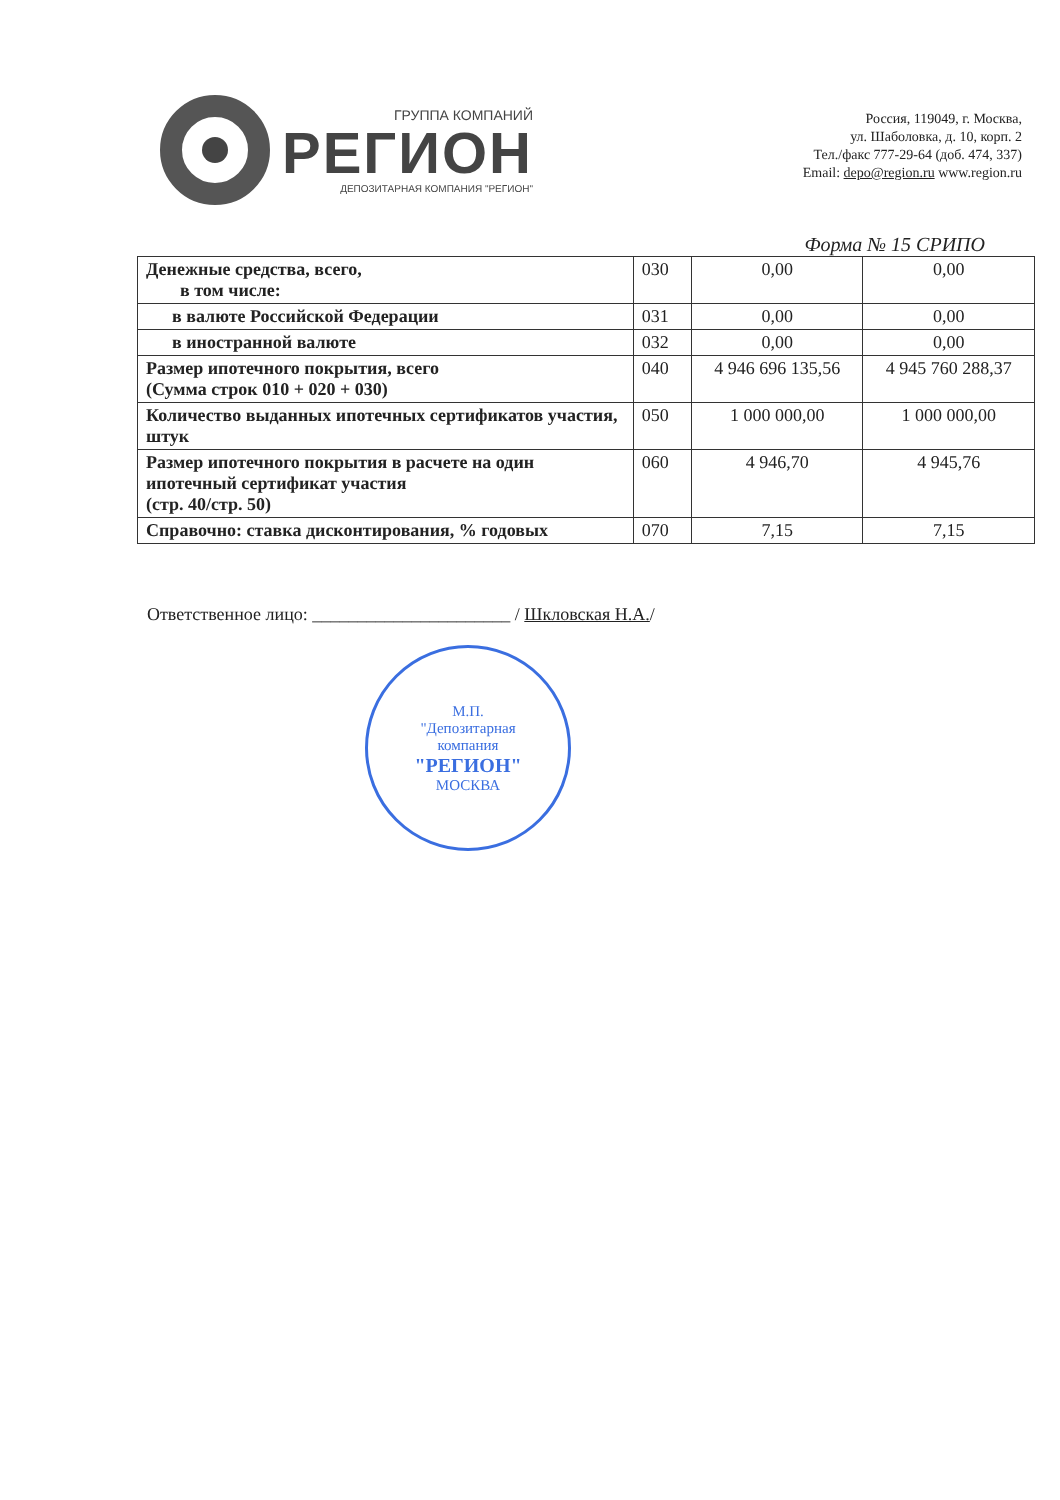ГРУППА КОМПАНИЙ
РЕГИОН
ДЕПОЗИТАРНАЯ КОМПАНИЯ "РЕГИОН"
Россия, 119049, г. Москва,
ул. Шаболовка, д. 10, корп. 2
Тел./факс 777-29-64 (доб. 474, 337)
Email: depo@region.ru www.region.ru
Форма № 15 СРИПО
| Денежные средства, всего, в том числе: | 030 | 0,00 | 0,00 |
| в валюте Российской Федерации | 031 | 0,00 | 0,00 |
| в иностранной валюте | 032 | 0,00 | 0,00 |
| Размер ипотечного покрытия, всего (Сумма строк 010 + 020 + 030) | 040 | 4 946 696 135,56 | 4 945 760 288,37 |
| Количество выданных ипотечных сертификатов участия, штук | 050 | 1 000 000,00 | 1 000 000,00 |
| Размер ипотечного покрытия в расчете на один ипотечный сертификат участия (стр. 40/стр. 50) | 060 | 4 946,70 | 4 945,76 |
| Справочно: ставка дисконтирования, % годовых | 070 | 7,15 | 7,15 |
Ответственное лицо: ______________________ / Шкловская Н.А./
М.П.
"Депозитарная
компания
"РЕГИОН"
МОСКВА